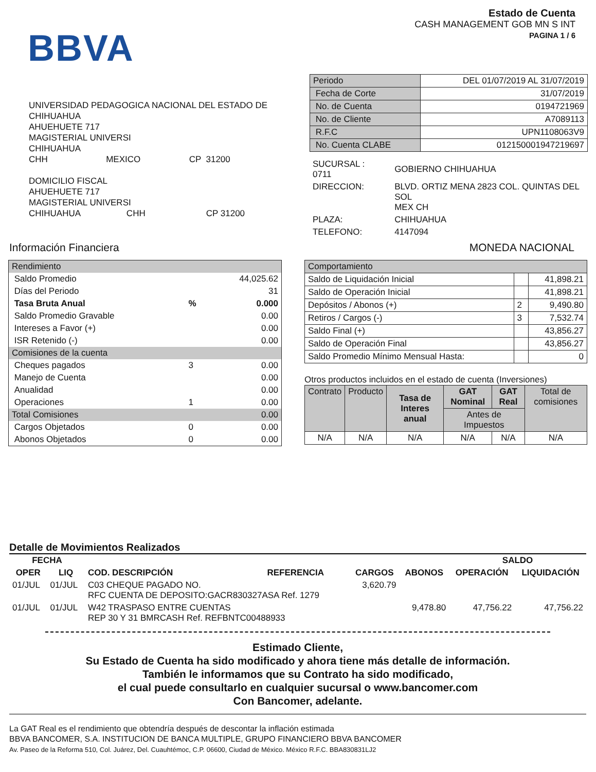BBVA
Estado de Cuenta
CASH MANAGEMENT GOB MN S INT
PAGINA 1 / 6
UNIVERSIDAD PEDAGOGICA NACIONAL DEL ESTADO DE
CHIHUAHUA
AHUEHUETE 717
MAGISTERIAL UNIVERSI
CHIHUAHUA
CHH MEXICO CP 31200
DOMICILIO FISCAL
AHUEHUETE 717
MAGISTERIAL UNIVERSI
CHIHUAHUA CHH CP 31200
| Periodo | DEL 01/07/2019 AL 31/07/2019 |
| Fecha de Corte | 31/07/2019 |
| No. de Cuenta | 0194721969 |
| No. de Cliente | A7089113 |
| R.F.C | UPN1108063V9 |
| No. Cuenta CLABE | 012150001947219697 |
| SUCURSAL : 0711 | GOBIERNO CHIHUAHUA |
| DIRECCION: | BLVD. ORTIZ MENA 2823 COL. QUINTAS DEL SOL MEX CH |
| PLAZA: | CHIHUAHUA |
| TELEFONO: | 4147094 |
Información Financiera MONEDA NACIONAL
| Rendimiento | | |
| Saldo Promedio | | 44,025.62 |
| Días del Periodo | | 31 |
| Tasa Bruta Anual | % | 0.000 |
| Saldo Promedio Gravable | | 0.00 |
| Intereses a Favor (+) | | 0.00 |
| ISR Retenido (-) | | 0.00 |
| Comisiones de la cuenta | | |
| Cheques pagados | 3 | 0.00 |
| Manejo de Cuenta | | 0.00 |
| Anualidad | | 0.00 |
| Operaciones | 1 | 0.00 |
| Total Comisiones | | 0.00 |
| Cargos Objetados | 0 | 0.00 |
| Abonos Objetados | 0 | 0.00 |
| Comportamiento | | |
| Saldo de Liquidación Inicial | | 41,898.21 |
| Saldo de Operación Inicial | | 41,898.21 |
| Depósitos / Abonos (+) | 2 | 9,490.80 |
| Retiros / Cargos (-) | 3 | 7,532.74 |
| Saldo Final (+) | | 43,856.27 |
| Saldo de Operación Final | | 43,856.27 |
| Saldo Promedio Mínimo Mensual Hasta: | | 0 |
Otros productos incluidos en el estado de cuenta (Inversiones)
| Contrato | Producto | Tasa de Interes anual | GAT Nominal | GAT Real | Total de comisiones |
| | | | Antes de Impuestos | | |
| N/A | N/A | N/A | N/A | N/A | N/A |
Detalle de Movimientos Realizados
| FECHA | | | | | | SALDO | |
| --- | --- | --- | --- | --- | --- | --- | --- |
| OPER | LIQ | COD. DESCRIPCIÓN | REFERENCIA | CARGOS | ABONOS | OPERACIÓN | LIQUIDACIÓN |
| 01/JUL | 01/JUL | C03 CHEQUE PAGADO NO. RFC CUENTA DE DEPOSITO:GACR830327ASA Ref. 1279 | | 3,620.79 | | | |
| 01/JUL | 01/JUL | W42 TRASPASO ENTRE CUENTAS REP 30 Y 31 BMRCASH Ref. REFBNTC00488933 | | | 9,478.80 | 47,756.22 | 47,756.22 |
Estimado Cliente,
Su Estado de Cuenta ha sido modificado y ahora tiene más detalle de información.
También le informamos que su Contrato ha sido modificado,
el cual puede consultarlo en cualquier sucursal o www.bancomer.com
Con Bancomer, adelante.
La GAT Real es el rendimiento que obtendría después de descontar la inflación estimada
BBVA BANCOMER, S.A. INSTITUCION DE BANCA MULTIPLE, GRUPO FINANCIERO BBVA BANCOMER
Av. Paseo de la Reforma 510, Col. Juárez, Del. Cuauhtémoc, C.P. 06600, Ciudad de México. México R.F.C. BBA830831LJ2